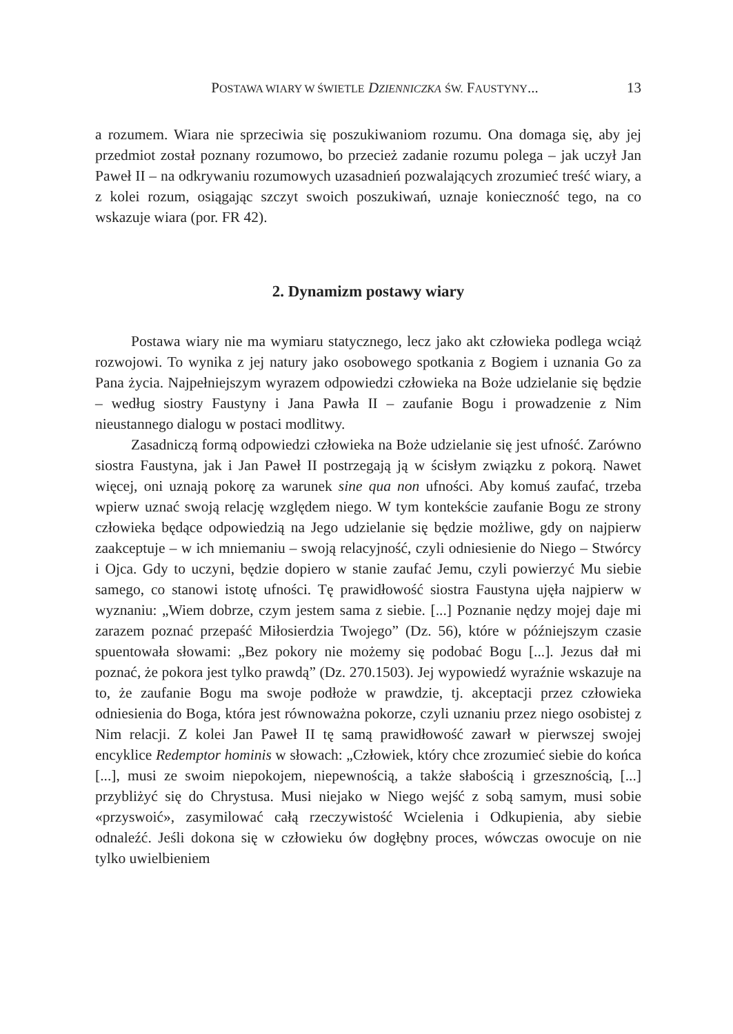POSTAWA WIARY W ŚWIETLE DZIENNICZKA ŚW. FAUSTYNY... 13
a rozumem. Wiara nie sprzeciwia się poszukiwaniom rozumu. Ona domaga się, aby jej przedmiot został poznany rozumowo, bo przecież zadanie rozumu polega – jak uczył Jan Paweł II – na odkrywaniu rozumowych uzasadnień pozwalających zrozumieć treść wiary, a z kolei rozum, osiągając szczyt swoich poszukiwań, uznaje konieczność tego, na co wskazuje wiara (por. FR 42).
2. Dynamizm postawy wiary
Postawa wiary nie ma wymiaru statycznego, lecz jako akt człowieka podlega wciąż rozwojowi. To wynika z jej natury jako osobowego spotkania z Bogiem i uznania Go za Pana życia. Najpełniejszym wyrazem odpowiedzi człowieka na Boże udzielanie się będzie – według siostry Faustyny i Jana Pawła II – zaufanie Bogu i prowadzenie z Nim nieustannego dialogu w postaci modlitwy.
Zasadniczą formą odpowiedzi człowieka na Boże udzielanie się jest ufność. Zarówno siostra Faustyna, jak i Jan Paweł II postrzegają ją w ścisłym związku z pokorą. Nawet więcej, oni uznają pokorę za warunek sine qua non ufności. Aby komuś zaufać, trzeba wpierw uznać swoją relację względem niego. W tym kontekście zaufanie Bogu ze strony człowieka będące odpowiedzią na Jego udzielanie się będzie możliwe, gdy on najpierw zaakceptuje – w ich mniemaniu – swoją relacyjność, czyli odniesienie do Niego – Stwórcy i Ojca. Gdy to uczyni, będzie dopiero w stanie zaufać Jemu, czyli powierzyć Mu siebie samego, co stanowi istotę ufności. Tę prawidłowość siostra Faustyna ujęła najpierw w wyznaniu: „Wiem dobrze, czym jestem sama z siebie. [...] Poznanie nędzy mojej daje mi zarazem poznać przepaść Miłosierdzia Twojego” (Dz. 56), które w późniejszym czasie spuentowała słowami: „Bez pokory nie możemy się podobać Bogu [...]. Jezus dał mi poznać, że pokora jest tylko prawdą” (Dz. 270.1503). Jej wypowiedź wyraźnie wskazuje na to, że zaufanie Bogu ma swoje podłoże w prawdzie, tj. akceptacji przez człowieka odniesienia do Boga, która jest równoważna pokorze, czyli uznaniu przez niego osobistej z Nim relacji. Z kolei Jan Paweł II tę samą prawidłowość zawarł w pierwszej swojej encyklice Redemptor hominis w słowach: „Człowiek, który chce zrozumieć siebie do końca [...], musi ze swoim niepokojem, niepewnością, a także słabością i grzesznością, [...] przybliżyć się do Chrystusa. Musi niejako w Niego wejść z sobą samym, musi sobie «przyswoić», zasymilować całą rzeczywistość Wcielenia i Odkupienia, aby siebie odnaleźć. Jeśli dokona się w człowieku ów dogłębny proces, wówczas owocuje on nie tylko uwielbieniem